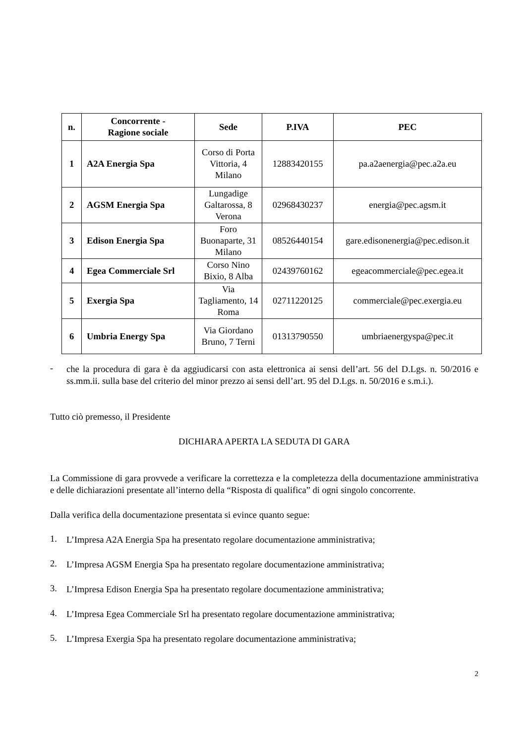| n. | Concorrente - Ragione sociale | Sede | P.IVA | PEC |
| --- | --- | --- | --- | --- |
| 1 | A2A Energia Spa | Corso di Porta Vittoria, 4 Milano | 12883420155 | pa.a2aenergia@pec.a2a.eu |
| 2 | AGSM Energia Spa | Lungadige Galtarossa, 8 Verona | 02968430237 | energia@pec.agsm.it |
| 3 | Edison Energia Spa | Foro Buonaparte, 31 Milano | 08526440154 | gare.edisonenergia@pec.edison.it |
| 4 | Egea Commerciale Srl | Corso Nino Bixio, 8 Alba | 02439760162 | egeacommerciale@pec.egea.it |
| 5 | Exergia Spa | Via Tagliamento, 14 Roma | 02711220125 | commerciale@pec.exergia.eu |
| 6 | Umbria Energy Spa | Via Giordano Bruno, 7 Terni | 01313790550 | umbriaenergyspa@pec.it |
-
che la procedura di gara è da aggiudicarsi con asta elettronica ai sensi dell’art. 56 del D.Lgs. n. 50/2016 e ss.mm.ii. sulla base del criterio del minor prezzo ai sensi dell’art. 95 del D.Lgs. n. 50/2016 e s.m.i.).
Tutto ciò premesso, il Presidente
DICHIARA APERTA LA SEDUTA DI GARA
La Commissione di gara provvede a verificare la correttezza e la completezza della documentazione amministrativa e delle dichiarazioni presentate all’interno della “Risposta di qualifica” di ogni singolo concorrente.
Dalla verifica della documentazione presentata si evince quanto segue:
1.
L’Impresa A2A Energia Spa ha presentato regolare documentazione amministrativa;
2.
L’Impresa AGSM Energia Spa ha presentato regolare documentazione amministrativa;
3.
L’Impresa Edison Energia Spa ha presentato regolare documentazione amministrativa;
4.
L’Impresa Egea Commerciale Srl ha presentato regolare documentazione amministrativa;
5.
L’Impresa Exergia Spa ha presentato regolare documentazione amministrativa;
2